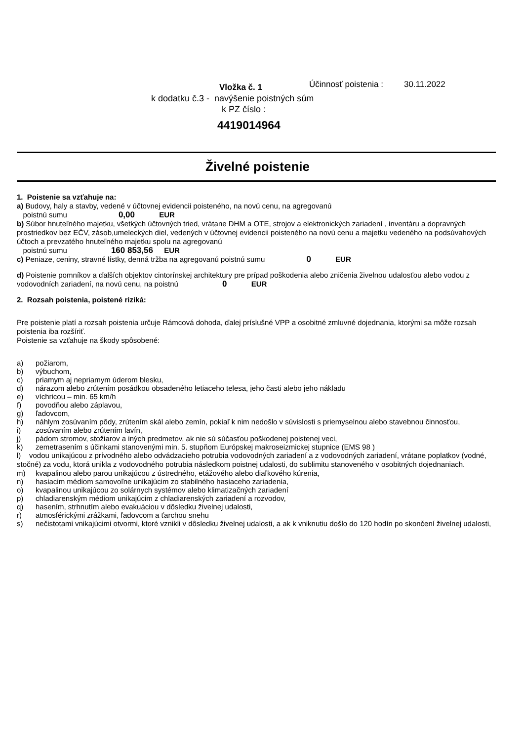Vložka č. 1 Účinnosť poistenia : 30.11.2022
k dodatku č.3 - navýšenie poistných súm
k PZ číslo :
4419014964
Živelné poistenie
1. Poistenie sa vzťahuje na:
a) Budovy, haly a stavby, vedené v účtovnej evidencii poisteného, na novú cenu, na agregovanú
poistnú sumu 0,00 EUR
b) Súbor hnuteľného majetku, všetkých účtovných tried, vrátane DHM a OTE, strojov a elektronických zariadení , inventáru a dopravných prostriedkov bez EČV, zásob,umeleckých diel, vedených v účtovnej evidencii poisteného na novú cenu a majetku vedeného na podsúvahových účtoch a prevzatého hnuteľného majetku spolu na agregovanú
poistnú sumu 160 853,56 EUR
c) Peniaze, ceniny, stravné lístky, denná tržba na agregovanú poistnú sumu 0 EUR
d) Poistenie pomníkov a ďalších objektov cintorínskej architektury pre prípad poškodenia alebo zničenia živelnou udalosťou alebo vodou z vodovodních zariadení, na novú cenu, na poistnú 0 EUR
2. Rozsah poistenia, poistené riziká:
Pre poistenie platí a rozsah poistenia určuje Rámcová dohoda, ďalej príslušné VPP a osobitné zmluvné dojednania, ktorými sa môže rozsah poistenia iba rozšíriť.
Poistenie sa vzťahuje na škody spôsobené:
a) požiarom,
b) výbuchom,
c) priamym aj nepriamym úderom blesku,
d) nárazom alebo zrútením posádkou obsadeného letiaceho telesa, jeho časti alebo jeho nákladu
e) víchricou – min. 65 km/h
f) povodňou alebo záplavou,
g) ľadovcom,
h) náhlym zosúvaním pôdy, zrútením skál alebo zemín, pokiaľ k nim nedošlo v súvislosti s priemyselnou alebo stavebnou činnosťou,
i) zosúvaním alebo zrútením lavín,
j) pádom stromov, stožiarov a iných predmetov, ak nie sú súčasťou poškodenej poistenej veci,
k) zemetrasením s účinkami stanovenými min. 5. stupňom Európskej makroseizmickej stupnice (EMS 98 )
l) vodou unikajúcou z prívodného alebo odvádzacieho potrubia vodovodných zariadení a z vodovodných zariadení, vrátane poplatkov (vodné, stočné) za vodu, ktorá unikla z vodovodného potrubia následkom poistnej udalosti, do sublimitu stanoveného v osobitných dojednaniach.
m) kvapalinou alebo parou unikajúcou z ústredného, etážového alebo diaľkového kúrenia,
n) hasiacim médiom samovoľne unikajúcim zo stabilného hasiaceho zariadenia,
o) kvapalinou unikajúcou zo solárnych systémov alebo klimatizačných zariadení
p) chladiarenským médiom unikajúcim z chladiarenských zariadení a rozvodov,
q) hasením, strhnutím alebo evakuáciou v dôsledku živelnej udalosti,
r) atmosférickými zrážkami, ľadovcom a ťarchou snehu
s) nečistotami vnikajúcimi otvormi, ktoré vznikli v dôsledku živelnej udalosti, a ak k vniknutiu došlo do 120 hodín po skončení živelnej udalosti,